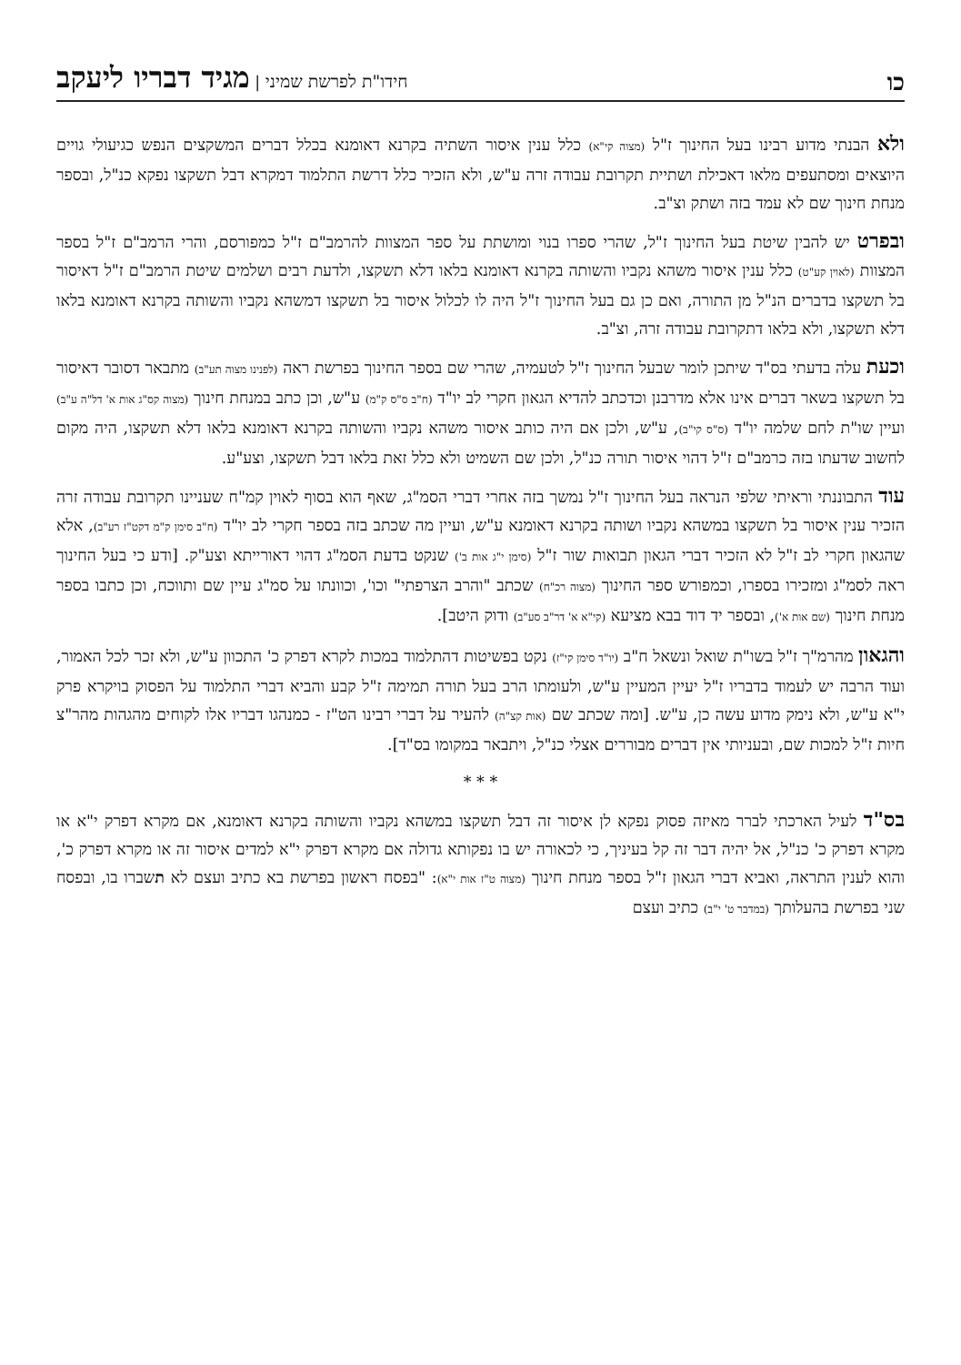כו חידו"ת לפרשת שמיני | מגיד דבריו ליעקב
ולא הבנתי מדוע רבינו בעל החינוך ז"ל (מצוה קי"א) כלל ענין איסור השתיה בקרנא דאומנא בכלל דברים המשקצים הנפש כגיעולי גויים היוצאים ומסתעפים מלאו דאכילת ושתיית תקרובת עבודה זרה ע"ש, ולא הזכיר כלל דרשת התלמוד דמקרא דבל תשקצו נפקא כנ"ל, ובספר מנחת חינוך שם לא עמד בזה ושתק וצ"ב.
ובפרט יש להבין שיטת בעל החינוך ז"ל, שהרי ספרו בנוי ומושתת על ספר המצוות להרמב"ם ז"ל כמפורסם, והרי הרמב"ם ז"ל בספר המצוות (לאוין קע"ט) כלל ענין איסור משהא נקביו והשותה בקרנא דאומנא בלאו דלא תשקצו, ולדעת רבים ושלמים שיטת הרמב"ם ז"ל דאיסור בל תשקצו בדברים הנ"ל מן התורה, ואם כן גם בעל החינוך ז"ל היה לו לכלול איסור בל תשקצו דמשהא נקביו והשותה בקרנא דאומנא בלאו דלא תשקצו, ולא בלאו דתקרובת עבודה זרה, וצ"ב.
וכעת עלה בדעתי בס"ד שיתכן לומר שבעל החינוך ז"ל לטעמיה, שהרי שם בספר החינוך בפרשת ראה (לפנינו מצוה תע"ב) מתבאר דסובר דאיסור בל תשקצו בשאר דברים אינו אלא מדרבנן וכדכתב להדיא הגאון חקרי לב יו"ד (ח"ב ס"ס ק"מ) ע"ש, וכן כתב במנחת חינוך (מצוה קס"ג אות א' דל"ה ע"ב) ועיין שו"ת לחם שלמה יו"ד (ס"ס קי"ב), ע"ש, ולכן אם היה כותב איסור משהא נקביו והשותה בקרנא דאומנא בלאו דלא תשקצו, היה מקום לחשוב שדעתו בזה כרמב"ם ז"ל דהוי איסור תורה כנ"ל, ולכן שם השמיט ולא כלל זאת בלאו דבל תשקצו, וצע"ע.
עוד התבוננתי וראיתי שלפי הנראה בעל החינוך ז"ל נמשך בזה אחרי דברי הסמ"ג, שאף הוא בסוף לאוין קמ"ח שעניינו תקרובת עבודה זרה הזכיר ענין איסור בל תשקצו במשהא נקביו ושותה בקרנא דאומנא ע"ש, ועיין מה שכתב בזה בספר חקרי לב יו"ד (ח"ב סימן ק"מ דקט"ז רע"ב), אלא שהגאון חקרי לב ז"ל לא הזכיר דברי הגאון תבואות שור ז"ל (סימן י"ג אות ב') שנקט בדעת הסמ"ג דהוי דאורייתא וצע"ק. [ודע כי בעל החינוך ראה לסמ"ג ומזכירו בספרו, וכמפורש ספר החינוך (מצוה רכ"ח) שכתב "והרב הצרפתי" וכו', וכוונתו על סמ"ג עיין שם ותווכח, וכן כתבו בספר מנחת חינוך (שם אות א'), ובספר יד דוד בבא מציעא (קי"א א' דר"ב סע"ב) ודוק היטב].
והגאון מהרמ"ך ז"ל בשו"ת שואל ונשאל ח"ב (יו"ד סימן קי"ז) נקט בפשיטות דהתלמוד במכות לקרא דפרק כ' התכוון ע"ש, ולא זכר לכל האמור, ועוד הרבה יש לעמוד בדבריו ז"ל יעיין המעיין ע"ש, ולעומתו הרב בעל תורה תמימה ז"ל קבע והביא דברי התלמוד על הפסוק בויקרא פרק י"א ע"ש, ולא נימק מדוע עשה כן, ע"ש. [ומה שכתב שם (אות קצ"ה) להעיר על דברי רבינו הט"ז - כמנהגו דבריו אלו לקוחים מהגהות מהר"צ חיות ז"ל למכות שם, ובעניותי אין דברים מבוררים אצלי כנ"ל, ויתבאר במקומו בס"ד].
* * *
בס"ד לעיל הארכתי לברר מאיזה פסוק נפקא לן איסור זה דבל תשקצו במשהא נקביו והשותה בקרנא דאומנא, אם מקרא דפרק י"א או מקרא דפרק כ' כנ"ל, אל יהיה דבר זה קל בעיניך, כי לכאורה יש בו נפקותא גדולה אם מקרא דפרק י"א למדים איסור זה או מקרא דפרק כ', והוא לענין התראה, ואביא דברי הגאון ז"ל בספר מנחת חינוך (מצוה ט"ז אות י"א): "בפסח ראשון בפרשת בא כתיב ועצם לא תשברו בו, ובפסח שני בפרשת בהעלותך (במדבר ט' י"ב) כתיב ועצם